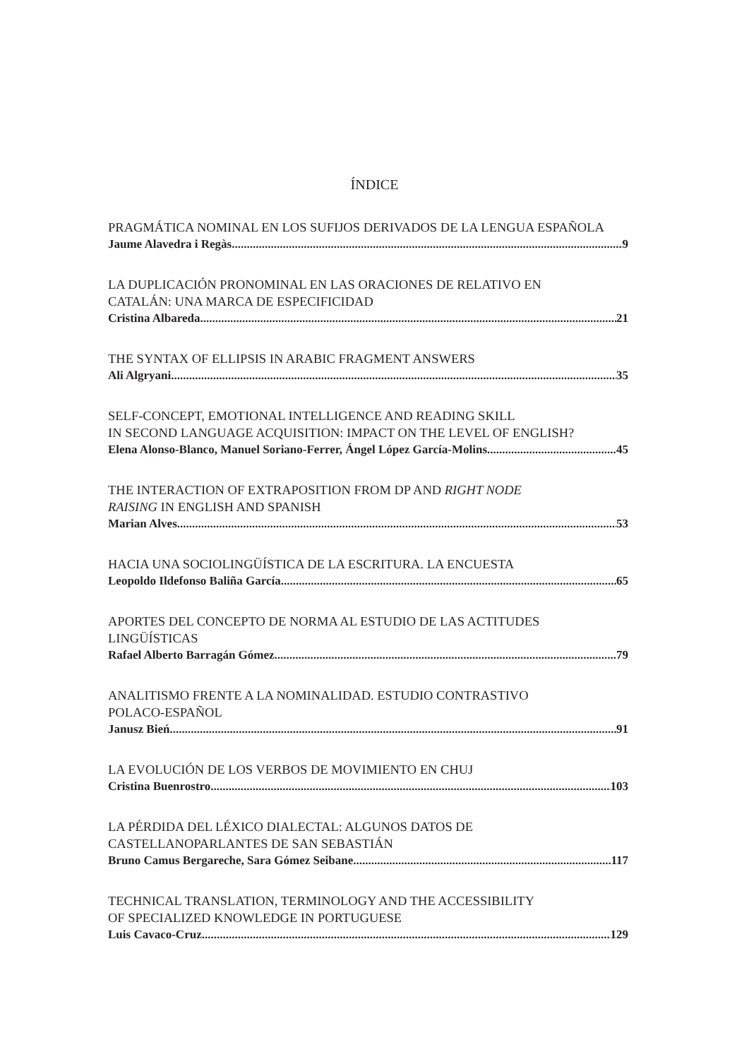ÍNDICE
PRAGMÁTICA NOMINAL EN LOS SUFIJOS DERIVADOS DE LA LENGUA ESPAÑOLA
Jaume Alavedra i Regàs 9
LA DUPLICACIÓN PRONOMINAL EN LAS ORACIONES DE RELATIVO EN
CATALÁN: UNA MARCA DE ESPECIFICIDAD
Cristina Albareda 21
THE SYNTAX OF ELLIPSIS IN ARABIC FRAGMENT ANSWERS
Ali Algryani 35
SELF-CONCEPT, EMOTIONAL INTELLIGENCE AND READING SKILL
IN SECOND LANGUAGE ACQUISITION: IMPACT ON THE LEVEL OF ENGLISH?
Elena Alonso-Blanco, Manuel Soriano-Ferrer, Ángel López García-Molins 45
THE INTERACTION OF EXTRAPOSITION FROM DP AND RIGHT NODE
RAISING IN ENGLISH AND SPANISH
Marian Alves 53
HACIA UNA SOCIOLINGÜÍSTICA DE LA ESCRITURA. LA ENCUESTA
Leopoldo Ildefonso Baliña García 65
APORTES DEL CONCEPTO DE NORMA AL ESTUDIO DE LAS ACTITUDES
LINGÜÍSTICAS
Rafael Alberto Barragán Gómez 79
ANALITISMO FRENTE A LA NOMINALIDAD. ESTUDIO CONTRASTIVO
POLACO-ESPAÑOL
Janusz Bień 91
LA EVOLUCIÓN DE LOS VERBOS DE MOVIMIENTO EN CHUJ
Cristina Buenrostro 103
LA PÉRDIDA DEL LÉXICO DIALECTAL: ALGUNOS DATOS DE
CASTELLANOPARLANTES DE SAN SEBASTIÁN
Bruno Camus Bergareche, Sara Gómez Seibane 117
TECHNICAL TRANSLATION, TERMINOLOGY AND THE ACCESSIBILITY
OF SPECIALIZED KNOWLEDGE IN PORTUGUESE
Luis Cavaco-Cruz 129